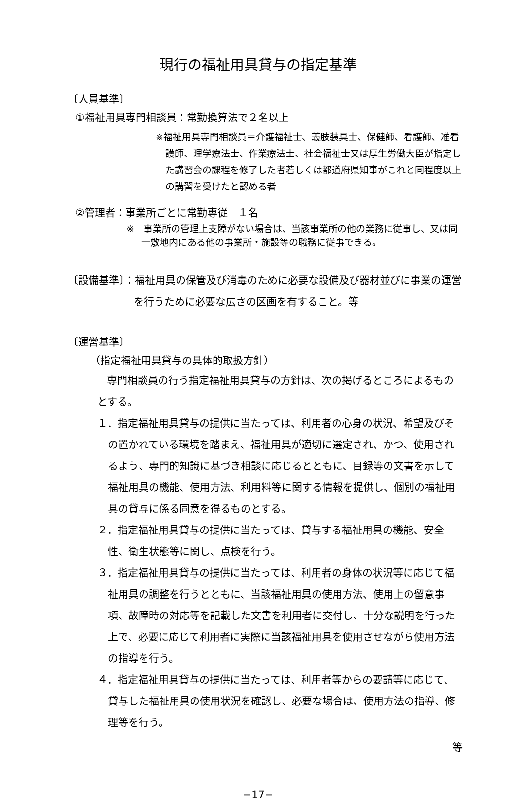現行の福祉用具貸与の指定基準
〔人員基準〕
①福祉用具専門相談員：常勤換算法で２名以上
※福祉用具専門相談員＝介護福祉士、義肢装具士、保健師、看護師、准看護師、理学療法士、作業療法士、社会福祉士又は厚生労働大臣が指定した講習会の課程を修了した者若しくは都道府県知事がこれと同程度以上の講習を受けたと認める者
②管理者：事業所ごとに常勤専従　１名
※　事業所の管理上支障がない場合は、当該事業所の他の業務に従事し、又は同一敷地内にある他の事業所・施設等の職務に従事できる。
〔設備基準〕：福祉用具の保管及び消毒のために必要な設備及び器材並びに事業の運営を行うために必要な広さの区画を有すること。等
〔運営基準〕
（指定福祉用具貸与の具体的取扱方針）
専門相談員の行う指定福祉用具貸与の方針は、次の掲げるところによるものとする。
１．指定福祉用具貸与の提供に当たっては、利用者の心身の状況、希望及びその置かれている環境を踏まえ、福祉用具が適切に選定され、かつ、使用されるよう、専門的知識に基づき相談に応じるとともに、目録等の文書を示して福祉用具の機能、使用方法、利用料等に関する情報を提供し、個別の福祉用具の貸与に係る同意を得るものとする。
２．指定福祉用具貸与の提供に当たっては、貸与する福祉用具の機能、安全性、衛生状態等に関し、点検を行う。
３．指定福祉用具貸与の提供に当たっては、利用者の身体の状況等に応じて福祉用具の調整を行うとともに、当該福祉用具の使用方法、使用上の留意事項、故障時の対応等を記載した文書を利用者に交付し、十分な説明を行った上で、必要に応じて利用者に実際に当該福祉用具を使用させながら使用方法の指導を行う。
４．指定福祉用具貸与の提供に当たっては、利用者等からの要請等に応じて、貸与した福祉用具の使用状況を確認し、必要な場合は、使用方法の指導、修理等を行う。
等
−17−